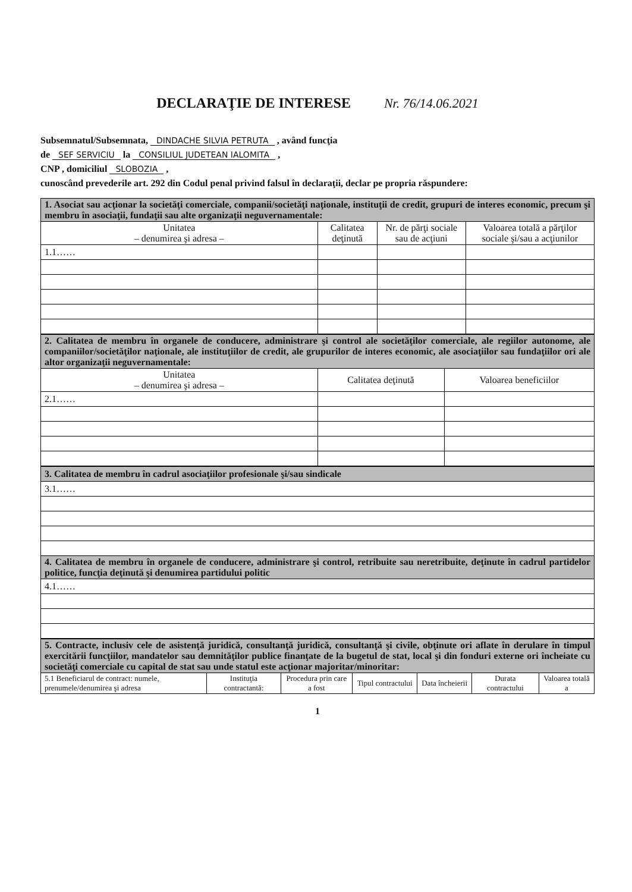DECLARAŢIE DE INTERESE Nr. 76/14.06.2021
Subsemnatul/Subsemnata, DINDACHE SILVIA PETRUTA , având funcţia
de SEF SERVICIU la CONSILIUL JUDETEAN IALOMITA ,
CNP , domiciliul SLOBOZIA ,
cunoscând prevederile art. 292 din Codul penal privind falsul în declaraţii, declar pe propria răspundere:
| 1. Asociat sau acţionar la societăţi comerciale, companii/societăţi naţionale, instituţii de credit, grupuri de interes economic, precum şi membru în asociaţii, fundaţii sau alte organizaţii neguvernamentale: | | | |
| Unitatea – denumirea şi adresa – | Calitatea deţinută | Nr. de părţi sociale sau de acţiuni | Valoarea totală a părţilor sociale şi/sau a acţiunilor |
| 1.1…… | | | |
| 2. Calitatea de membru în organele de conducere, administrare şi control ale societăţilor comerciale, ale regiilor autonome, ale companiilor/societăţilor naţionale, ale instituţiilor de credit, ale grupurilor de interes economic, ale asociaţiilor sau fundaţiilor ori ale altor organizaţii neguvernamentale: | | |
| Unitatea – denumirea şi adresa – | Calitatea deţinută | Valoarea beneficiilor |
| 2.1…… | | |
| 3. Calitatea de membru în cadrul asociaţiilor profesionale şi/sau sindicale |
| 3.1…… |
| 4. Calitatea de membru în organele de conducere, administrare şi control, retribuite sau neretribuite, deţinute în cadrul partidelor politice, funcţia deţinută şi denumirea partidului politic |
| 4.1…… |
| 5. Contracte, inclusiv cele de asistenţă juridică, consultanţă juridică, consultanţă şi civile, obţinute ori aflate în derulare în timpul exercitării funcţiilor, mandatelor sau demnităţilor publice finanţate de la bugetul de stat, local şi din fonduri externe ori încheiate cu societăţi comerciale cu capital de stat sau unde statul este acţionar majoritar/minoritar: | | | | | | |
| 5.1 Beneficiarul de contract: numele, prenumele/denumirea şi adresa | Instituţia contractantă: | Procedura prin care a fost | Tipul contractului | Data încheierii | Durata contractului | Valoarea totală a |
1